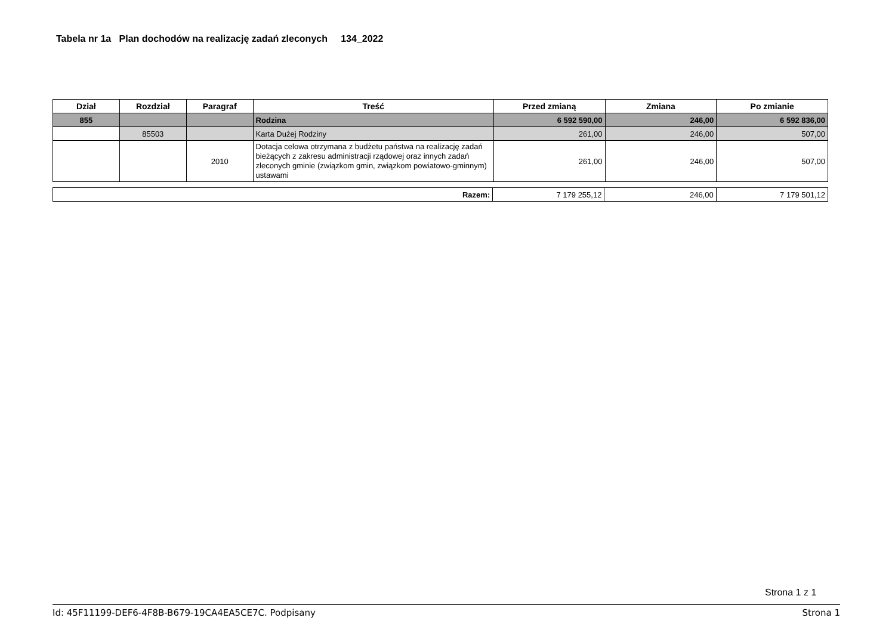Tabela nr 1a Plan dochodów na realizację zadań zleconych 134_2022
| Dział | Rozdział | Paragraf | Treść | Przed zmianą | Zmiana | Po zmianie |
| --- | --- | --- | --- | --- | --- | --- |
| 855 | | | Rodzina | 6 592 590,00 | 246,00 | 6 592 836,00 |
| | 85503 | | Karta Dużej Rodziny | 261,00 | 246,00 | 507,00 |
| | | 2010 | Dotacja celowa otrzymana z budżetu państwa na realizację zadań bieżących z zakresu administracji rządowej oraz innych zadań zleconych gminie (związkom gmin, związkom powiatowo-gminnym) ustawami | 261,00 | 246,00 | 507,00 |
| Razem: | 7 179 255,12 | 246,00 | 7 179 501,12 |
Strona 1 z 1
Id: 45F11199-DEF6-4F8B-B679-19CA4EA5CE7C. Podpisany Strona 1